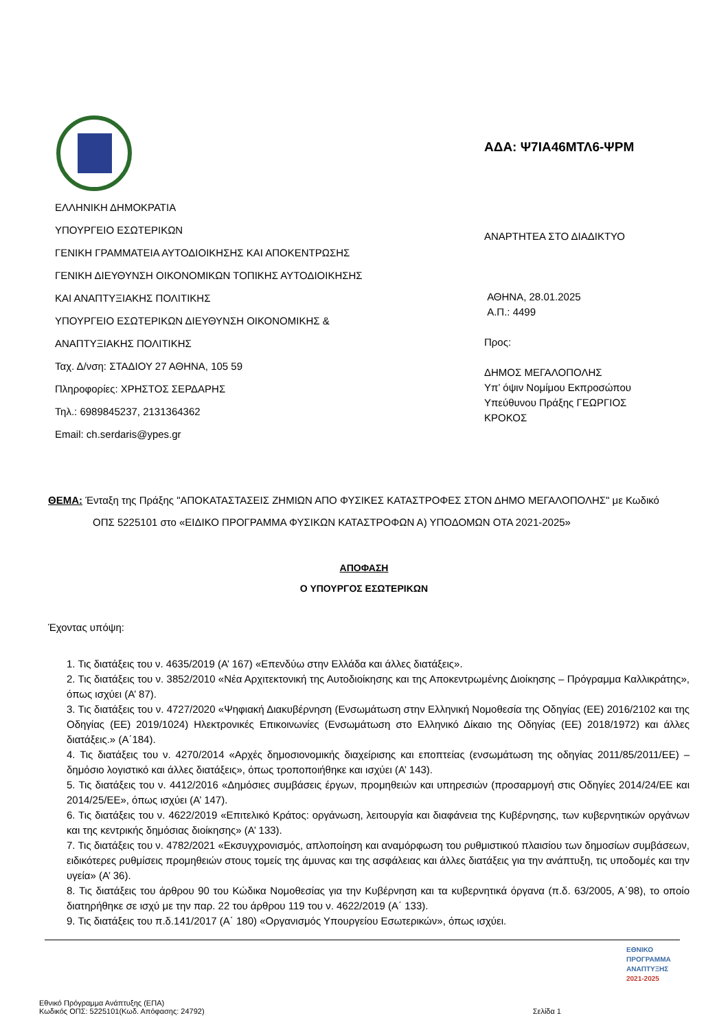ΑΔΑ: Ψ7ΙΑ46ΜΤΛ6-ΨΡΜ
ΕΛΛΗΝΙΚΗ ΔΗΜΟΚΡΑΤΙΑ
ΥΠΟΥΡΓΕΙΟ ΕΣΩΤΕΡΙΚΩΝ
ΓΕΝΙΚΗ ΓΡΑΜΜΑΤΕΙΑ ΑΥΤΟΔΙΟΙΚΗΣΗΣ ΚΑΙ ΑΠΟΚΕΝΤΡΩΣΗΣ
ΓΕΝΙΚΗ ΔΙΕΥΘΥΝΣΗ ΟΙΚΟΝΟΜΙΚΩΝ ΤΟΠΙΚΗΣ ΑΥΤΟΔΙΟΙΚΗΣΗΣ
ΚΑΙ ΑΝΑΠΤΥΞΙΑΚΗΣ ΠΟΛΙΤΙΚΗΣ
ΥΠΟΥΡΓΕΙΟ ΕΣΩΤΕΡΙΚΩΝ ΔΙΕΥΘΥΝΣΗ ΟΙΚΟΝΟΜΙΚΗΣ &
ΑΝΑΠΤΥΞΙΑΚΗΣ ΠΟΛΙΤΙΚΗΣ
Ταχ. Δ/νση: ΣΤΑΔΙΟΥ 27 ΑΘΗΝΑ, 105 59
Πληροφορίες: ΧΡΗΣΤΟΣ ΣΕΡΔΑΡΗΣ
Τηλ.: 6989845237, 2131364362
Email: ch.serdaris@ypes.gr
ΑΝΑΡΤΗΤΕΑ ΣΤΟ ΔΙΑΔΙΚΤΥΟ
ΑΘΗΝΑ, 28.01.2025
Α.Π.: 4499
Προς:
ΔΗΜΟΣ ΜΕΓΑΛΟΠΟΛΗΣ
Υπ’ όψιν Νομίμου Εκπροσώπου
Υπεύθυνου Πράξης ΓΕΩΡΓΙΟΣ
ΚΡΟΚΟΣ
ΘΕΜΑ: Ένταξη της Πράξης "ΑΠΟΚΑΤΑΣΤΑΣΕΙΣ ΖΗΜΙΩΝ ΑΠΟ ΦΥΣΙΚΕΣ ΚΑΤΑΣΤΡΟΦΕΣ ΣΤΟΝ ΔΗΜΟ ΜΕΓΑΛΟΠΟΛΗΣ" με Κωδικό
ΟΠΣ 5225101 στο «ΕΙΔΙΚΟ ΠΡΟΓΡΑΜΜΑ ΦΥΣΙΚΩΝ ΚΑΤΑΣΤΡΟΦΩΝ Α) ΥΠΟΔΟΜΩΝ ΟΤΑ 2021-2025»
ΑΠΟΦΑΣΗ
Ο ΥΠΟΥΡΓΟΣ ΕΣΩΤΕΡΙΚΩΝ
Έχοντας υπόψη:
1. Τις διατάξεις του ν. 4635/2019 (Α’ 167) «Επενδύω στην Ελλάδα και άλλες διατάξεις».
2. Τις διατάξεις του ν. 3852/2010 «Νέα Αρχιτεκτονική της Αυτοδιοίκησης και της Αποκεντρωμένης Διοίκησης – Πρόγραμμα Καλλικράτης», όπως ισχύει (Α’ 87).
3. Τις διατάξεις του ν. 4727/2020 «Ψηφιακή Διακυβέρνηση (Ενσωμάτωση στην Ελληνική Νομοθεσία της Οδηγίας (ΕΕ) 2016/2102 και της Οδηγίας (ΕΕ) 2019/1024) Ηλεκτρονικές Επικοινωνίες (Ενσωμάτωση στο Ελληνικό Δίκαιο της Οδηγίας (ΕΕ) 2018/1972) και άλλες διατάξεις.» (Α΄184).
4. Τις διατάξεις του ν. 4270/2014 «Αρχές δημοσιονομικής διαχείρισης και εποπτείας (ενσωμάτωση της οδηγίας 2011/85/2011/ΕΕ) – δημόσιο λογιστικό και άλλες διατάξεις», όπως τροποποιήθηκε και ισχύει (Α’ 143).
5. Τις διατάξεις του ν. 4412/2016 «Δημόσιες συμβάσεις έργων, προμηθειών και υπηρεσιών (προσαρμογή στις Οδηγίες 2014/24/ΕΕ και 2014/25/ΕΕ», όπως ισχύει (Α’ 147).
6. Τις διατάξεις του ν. 4622/2019 «Επιτελικό Κράτος: οργάνωση, λειτουργία και διαφάνεια της Κυβέρνησης, των κυβερνητικών οργάνων και της κεντρικής δημόσιας διοίκησης» (Α’ 133).
7. Τις διατάξεις του ν. 4782/2021 «Εκσυγχρονισμός, απλοποίηση και αναμόρφωση του ρυθμιστικού πλαισίου των δημοσίων συμβάσεων, ειδικότερες ρυθμίσεις προμηθειών στους τομείς της άμυνας και της ασφάλειας και άλλες διατάξεις για την ανάπτυξη, τις υποδομές και την υγεία» (Α’ 36).
8. Τις διατάξεις του άρθρου 90 του Κώδικα Νομοθεσίας για την Κυβέρνηση και τα κυβερνητικά όργανα (π.δ. 63/2005, Α΄98), το οποίο διατηρήθηκε σε ισχύ με την παρ. 22 του άρθρου 119 του ν. 4622/2019 (Α΄ 133).
9. Τις διατάξεις του π.δ.141/2017 (Α΄ 180) «Οργανισμός Υπουργείου Εσωτερικών», όπως ισχύει.
ΕΘΝΙΚΟ
ΠΡΟΓΡΑΜΜΑ
ΑΝΑΠΤΥΞΗΣ
2021-2025
Εθνικό Πρόγραμμα Ανάπτυξης (ΕΠΑ)
Κωδικός ΟΠΣ: 5225101(Κωδ. Απόφασης: 24792) Σελίδα 1